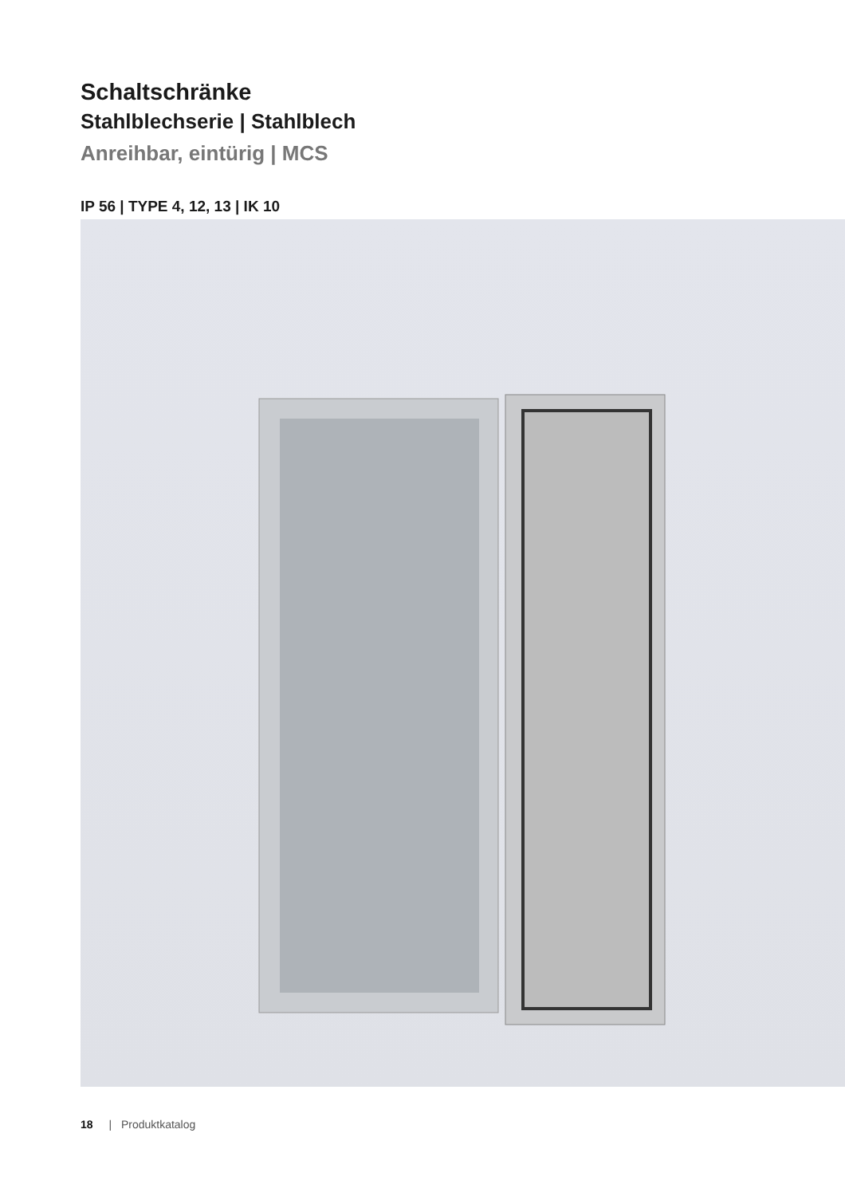Schaltschränke
Stahlblechserie | Stahlblech
Anreihbar, eintürig | MCS
IP 56 | TYPE 4, 12, 13 | IK 10
18 | Produktkatalog